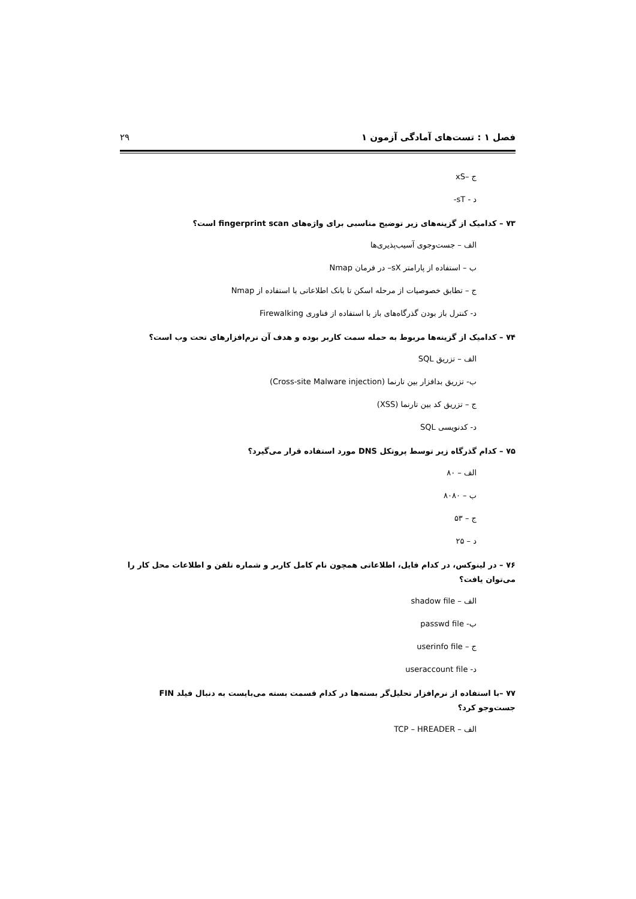فصل ۱ : تست‌های آمادگی آزمون ۱ ۲۹
ج –xS
د - sT-
۷۳ – کدامیک از گزینه‌های زیر توضیح مناسبی برای واژه‌های fingerprint scan است؟
الف – جست‌وجوی آسیب‌پذیری‌ها
ب – استفاده از پارامتر sX– در فرمان Nmap
ج – تطابق خصوصیات از مرحله اسکن تا بانک اطلاعاتی با استفاده از Nmap
د- کنترل باز بودن گذرگاه‌های باز با استفاده از فناوری Firewalking
۷۴ – کدامیک از گزینه‌ها مربوط به حمله سمت کاربر بوده و هدف آن نرم‌افزارهای تحت وب است؟
الف – تزریق SQL
ب- تزریق بدافزار بین تارنما (Cross-site Malware injection)
ج – تزریق کد بین تارنما (XSS)
د- کدنویسی SQL
۷۵ – کدام گذرگاه زیر توسط پروتکل DNS مورد استفاده قرار می‌گیرد؟
الف – ۸۰
ب – ۸۰۸۰
ج – ۵۳
د – ۲۵
۷۶ – در لینوکس، در کدام فایل، اطلاعاتی همچون نام کامل کاربر و شماره تلفن و اطلاعات محل کار را می‌توان یافت؟
الف – shadow file
ب- passwd file
ج – userinfo file
د- useraccount file
۷۷ –با استفاده از نرم‌افزار تحلیل‌گر بسته‌ها در کدام قسمت بسته می‌بایست به دنبال فیلد FIN جست‌وجو کرد؟
الف – TCP – HREADER